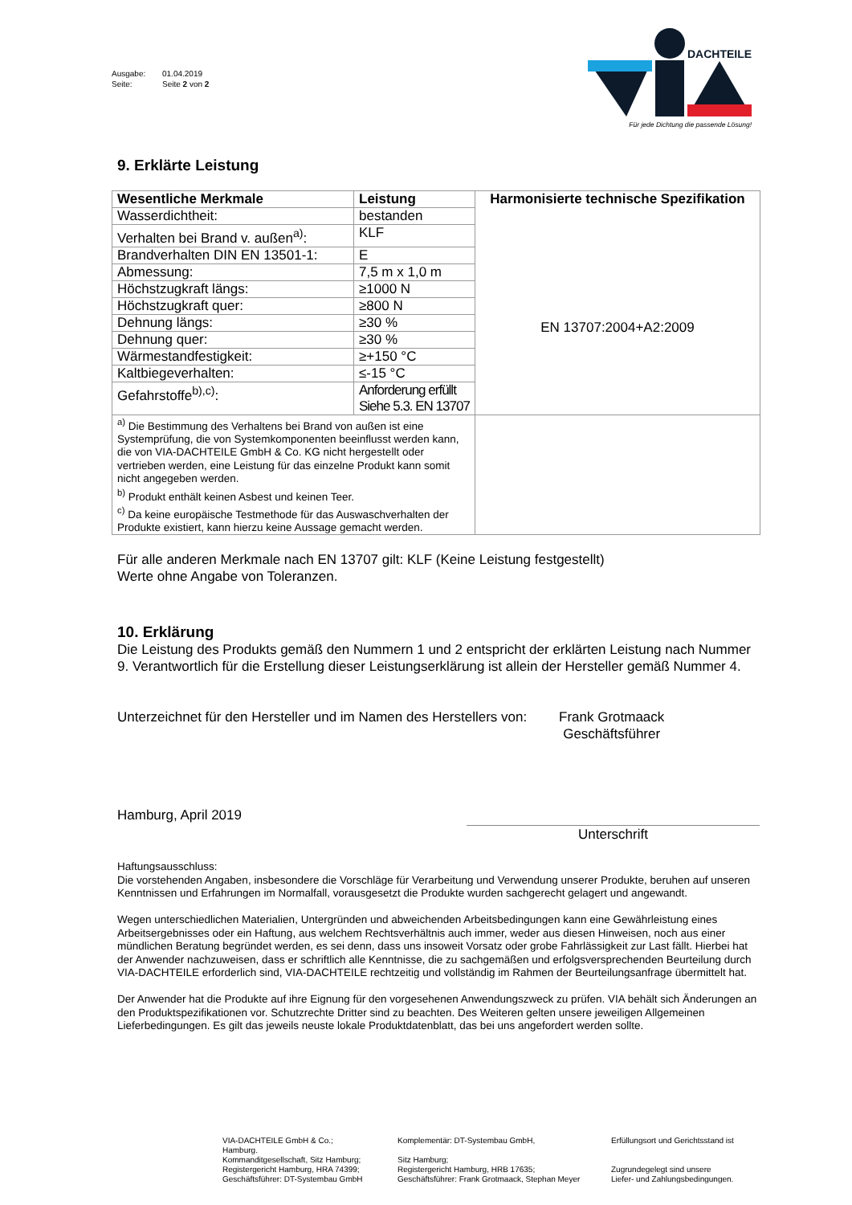Ausgabe: 01.04.2019
Seite: Seite 2 von 2
DACHTEILE
Für jede Dichtung die passende Lösung!
9. Erklärte Leistung
| Wesentliche Merkmale | Leistung | Harmonisierte technische Spezifikation EN 13707:2004+A2:2009 |
| Wasserdichtheit: | bestanden | |
| Verhalten bei Brand v. außen<sup>a)</sup>: | KLF | |
| Brandverhalten DIN EN 13501-1: | E | |
| Abmessung: | 7,5 m x 1,0 m | |
| Höchstzugkraft längs: | ≥1000 N | |
| Höchstzugkraft quer: | ≥800 N | |
| Dehnung längs: | ≥30 % | |
| Dehnung quer: | ≥30 % | |
| Wärmestandfestigkeit: | ≥+150 °C | |
| Kaltbiegeverhalten: | ≤-15 °C | |
| Gefahrstoffe<sup>b),c)</sup>: | Anforderung erfüllt Siehe 5.3. EN 13707 | |
| <sup>a)</sup> Die Bestimmung des Verhaltens bei Brand von außen ist eine Systemprüfung, die von Systemkomponenten beeinflusst werden kann, die von VIA-DACHTEILE GmbH & Co. KG nicht hergestellt oder vertrieben werden, eine Leistung für das einzelne Produkt kann somit nicht angegeben werden. <sup>b)</sup> Produkt enthält keinen Asbest und keinen Teer. <sup>c)</sup> Da keine europäische Testmethode für das Auswaschverhalten der Produkte existiert, kann hierzu keine Aussage gemacht werden. | | |
Für alle anderen Merkmale nach EN 13707 gilt: KLF (Keine Leistung festgestellt)
Werte ohne Angabe von Toleranzen.
10. Erklärung
Die Leistung des Produkts gemäß den Nummern 1 und 2 entspricht der erklärten Leistung nach Nummer 9. Verantwortlich für die Erstellung dieser Leistungserklärung ist allein der Hersteller gemäß Nummer 4.
Unterzeichnet für den Hersteller und im Namen des Herstellers von:
Frank Grotmaack
Geschäftsführer
Hamburg, April 2019
Unterschrift
Haftungsausschluss:
Die vorstehenden Angaben, insbesondere die Vorschläge für Verarbeitung und Verwendung unserer Produkte, beruhen auf unseren Kenntnissen und Erfahrungen im Normalfall, vorausgesetzt die Produkte wurden sachgerecht gelagert und angewandt.
Wegen unterschiedlichen Materialien, Untergründen und abweichenden Arbeitsbedingungen kann eine Gewährleistung eines Arbeitsergebnisses oder ein Haftung, aus welchem Rechtsverhältnis auch immer, weder aus diesen Hinweisen, noch aus einer mündlichen Beratung begründet werden, es sei denn, dass uns insoweit Vorsatz oder grobe Fahrlässigkeit zur Last fällt. Hierbei hat der Anwender nachzuweisen, dass er schriftlich alle Kenntnisse, die zu sachgemäßen und erfolgsversprechenden Beurteilung durch VIA-DACHTEILE erforderlich sind, VIA-DACHTEILE rechtzeitig und vollständig im Rahmen der Beurteilungsanfrage übermittelt hat.
Der Anwender hat die Produkte auf ihre Eignung für den vorgesehenen Anwendungszweck zu prüfen. VIA behält sich Änderungen an den Produktspezifikationen vor. Schutzrechte Dritter sind zu beachten. Des Weiteren gelten unsere jeweiligen Allgemeinen Lieferbedingungen. Es gilt das jeweils neuste lokale Produktdatenblatt, das bei uns angefordert werden sollte.
VIA-DACHTEILE GmbH & Co.;
Hamburg.
Kommanditgesellschaft, Sitz Hamburg;
Registergericht Hamburg, HRA 74399;
Geschäftsführer: DT-Systembau GmbH
Komplementär: DT-Systembau GmbH,
Sitz Hamburg;
Registergericht Hamburg, HRB 17635;
Geschäftsführer: Frank Grotmaack, Stephan Meyer
Erfüllungsort und Gerichtsstand ist
Zugrundegelegt sind unsere
Liefer- und Zahlungsbedingungen.